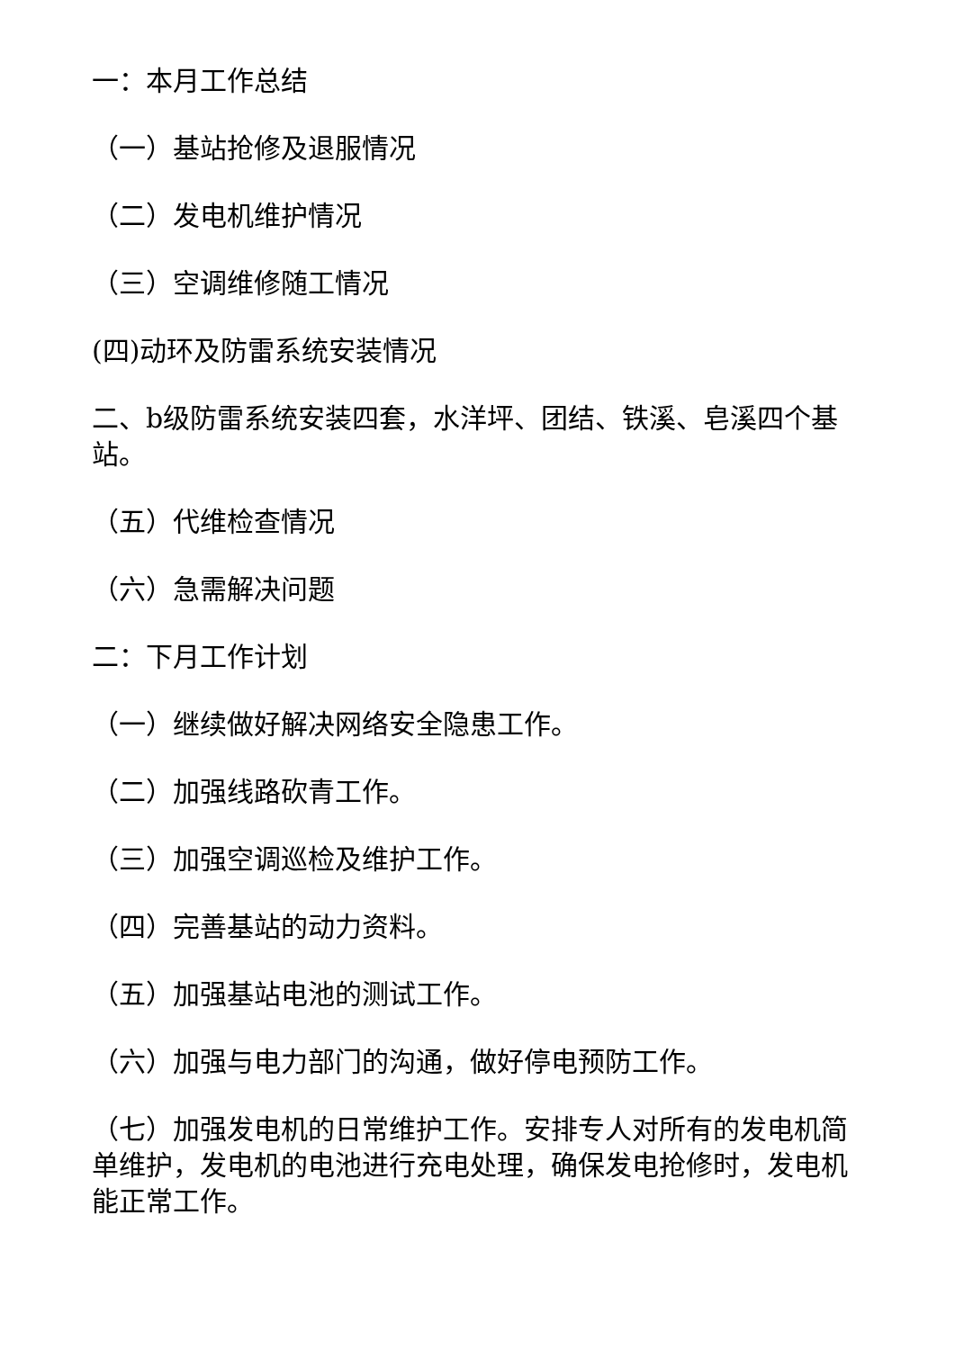一：本月工作总结
（一）基站抢修及退服情况
（二）发电机维护情况
（三）空调维修随工情况
(四)动环及防雷系统安装情况
二、b级防雷系统安装四套，水洋坪、团结、铁溪、皂溪四个基站。
（五）代维检查情况
（六）急需解决问题
二：下月工作计划
（一）继续做好解决网络安全隐患工作。
（二）加强线路砍青工作。
（三）加强空调巡检及维护工作。
（四）完善基站的动力资料。
（五）加强基站电池的测试工作。
（六）加强与电力部门的沟通，做好停电预防工作。
（七）加强发电机的日常维护工作。安排专人对所有的发电机简单维护，发电机的电池进行充电处理，确保发电抢修时，发电机能正常工作。